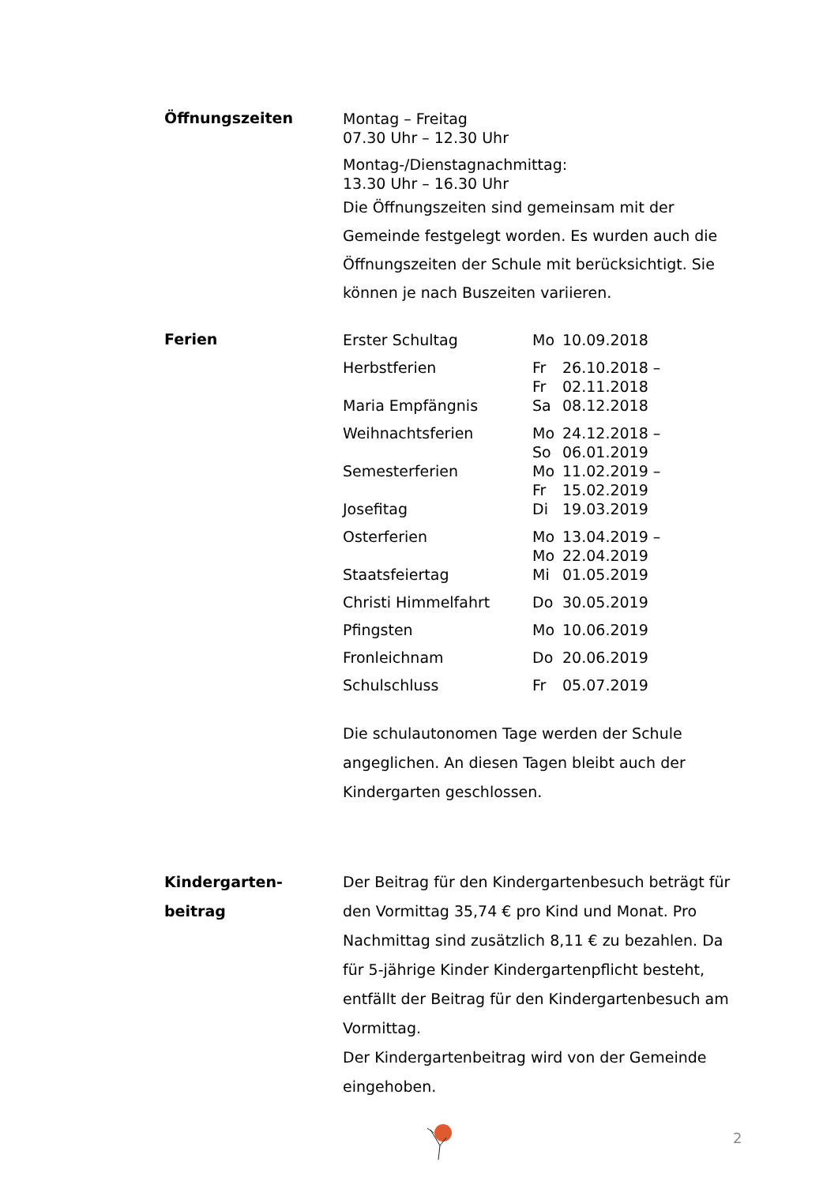Öffnungszeiten
Montag – Freitag
07.30 Uhr – 12.30 Uhr
Montag-/Dienstagnachmittag:
13.30 Uhr – 16.30 Uhr
Die Öffnungszeiten sind gemeinsam mit der Gemeinde festgelegt worden. Es wurden auch die Öffnungszeiten der Schule mit berücksichtigt. Sie können je nach Buszeiten variieren.
Ferien
| Erster Schultag | Mo | 10.09.2018 |
| Herbstferien | Fr Fr | 26.10.2018 – 02.11.2018 |
| Maria Empfängnis | Sa | 08.12.2018 |
| Weihnachtsferien | Mo So | 24.12.2018 – 06.01.2019 |
| Semesterferien | Mo Fr | 11.02.2019 – 15.02.2019 |
| Josefitag | Di | 19.03.2019 |
| Osterferien | Mo Mo | 13.04.2019 – 22.04.2019 |
| Staatsfeiertag | Mi | 01.05.2019 |
| Christi Himmelfahrt | Do | 30.05.2019 |
| Pfingsten | Mo | 10.06.2019 |
| Fronleichnam | Do | 20.06.2019 |
| Schulschluss | Fr | 05.07.2019 |
Die schulautonomen Tage werden der Schule angeglichen. An diesen Tagen bleibt auch der Kindergarten geschlossen.
Kindergarten-
beitrag
Der Beitrag für den Kindergartenbesuch beträgt für den Vormittag 35,74 € pro Kind und Monat. Pro Nachmittag sind zusätzlich 8,11 € zu bezahlen. Da für 5-jährige Kinder Kindergartenpflicht besteht, entfällt der Beitrag für den Kindergartenbesuch am Vormittag.
Der Kindergartenbeitrag wird von der Gemeinde eingehoben.
2